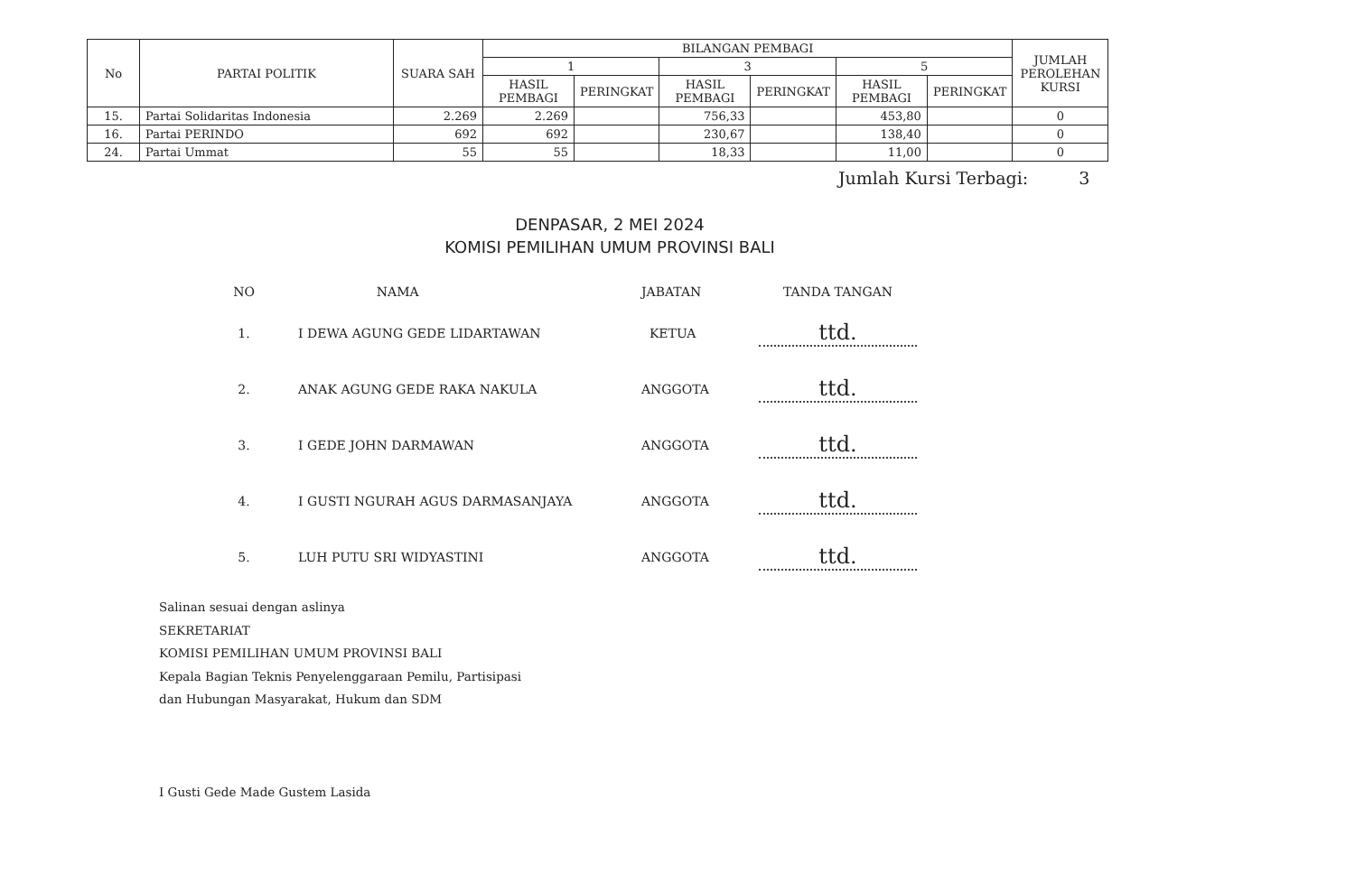| No | PARTAI POLITIK | SUARA SAH | BILANGAN PEMBAGI | | | | | | JUMLAH PEROLEHAN KURSI |
| --- | --- | --- | --- | --- | --- | --- | --- | --- | --- |
| | | | 1 | | 3 | | 5 | | |
| | | | HASIL PEMBAGI | PERINGKAT | HASIL PEMBAGI | PERINGKAT | HASIL PEMBAGI | PERINGKAT | |
| 15. | Partai Solidaritas Indonesia | 2.269 | 2.269 | | 756,33 | | 453,80 | | 0 |
| 16. | Partai PERINDO | 692 | 692 | | 230,67 | | 138,40 | | 0 |
| 24. | Partai Ummat | 55 | 55 | | 18,33 | | 11,00 | | 0 |
Jumlah Kursi Terbagi: 3
DENPASAR, 2 MEI 2024
KOMISI PEMILIHAN UMUM PROVINSI BALI
| NO | NAMA | JABATAN | TANDA TANGAN |
| 1. | I DEWA AGUNG GEDE LIDARTAWAN | KETUA | ttd. |
| 2. | ANAK AGUNG GEDE RAKA NAKULA | ANGGOTA | ttd. |
| 3. | I GEDE JOHN DARMAWAN | ANGGOTA | ttd. |
| 4. | I GUSTI NGURAH AGUS DARMASANJAYA | ANGGOTA | ttd. |
| 5. | LUH PUTU SRI WIDYASTINI | ANGGOTA | ttd. |
Salinan sesuai dengan aslinya
SEKRETARIAT
KOMISI PEMILIHAN UMUM PROVINSI BALI
Kepala Bagian Teknis Penyelenggaraan Pemilu, Partisipasi
dan Hubungan Masyarakat, Hukum dan SDM
I Gusti Gede Made Gustem Lasida